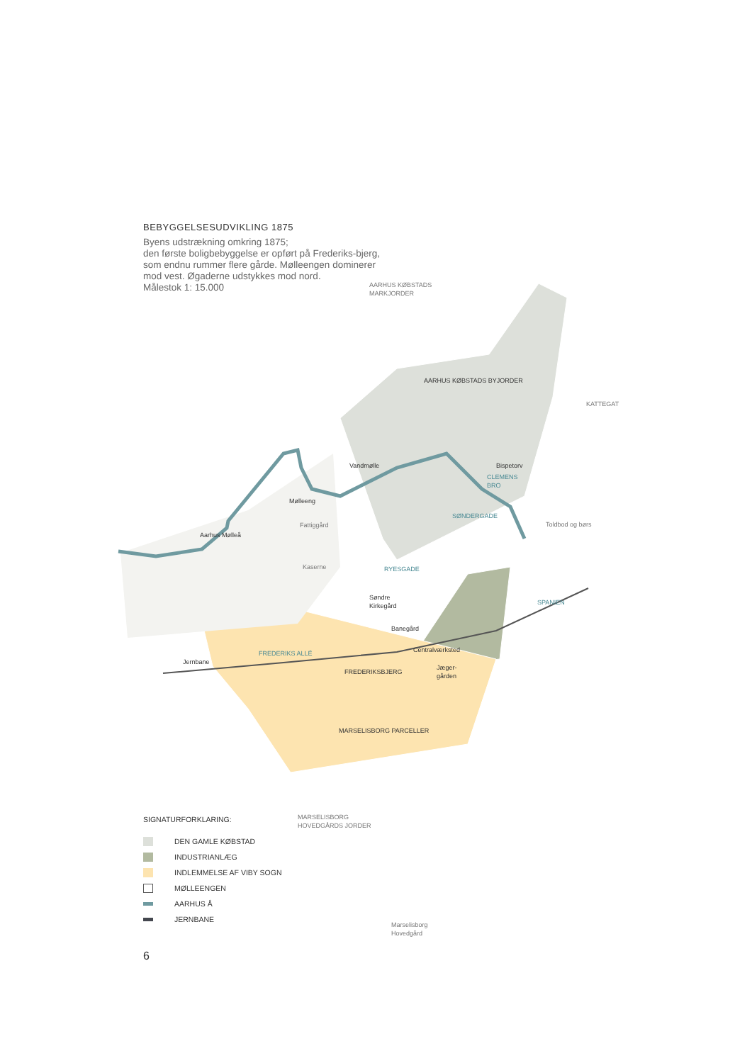BEBYGGELSESUDVIKLING 1875
Byens udstrækning omkring 1875;
den første boligbebyggelse er opført på Frederiks-bjerg, som endnu rummer flere gårde. Mølleengen dominerer mod vest. Øgaderne udstykkes mod nord.
Målestok 1: 15.000
AARHUS KØBSTADS BYJORDER
AARHUS KØBSTADS
MARKJORDER
KATTEGAT
Vandmølle
Bispetorv
CLEMENS
BRO
Mølleeng
SØNDERGADE
Fattiggård
Toldbod og børs
Aarhus Mølleå
Kaserne
RYESGADE
Søndre
Kirkegård
SPANIEN
Banegård
FREDERIKS ALLÉ
Centralværksted
Jernbane
FREDERIKSBJERG
Jæger-
gården
MARSELISBORG PARCELLER
MARSELISBORG
HOVEDGÅRDS JORDER
Marselisborg
Hovedgård
SIGNATURFORKLARING:
DEN GAMLE KØBSTAD
INDUSTRIANLÆG
INDLEMMELSE AF VIBY SOGN
MØLLEENGEN
AARHUS Å
JERNBANE
6